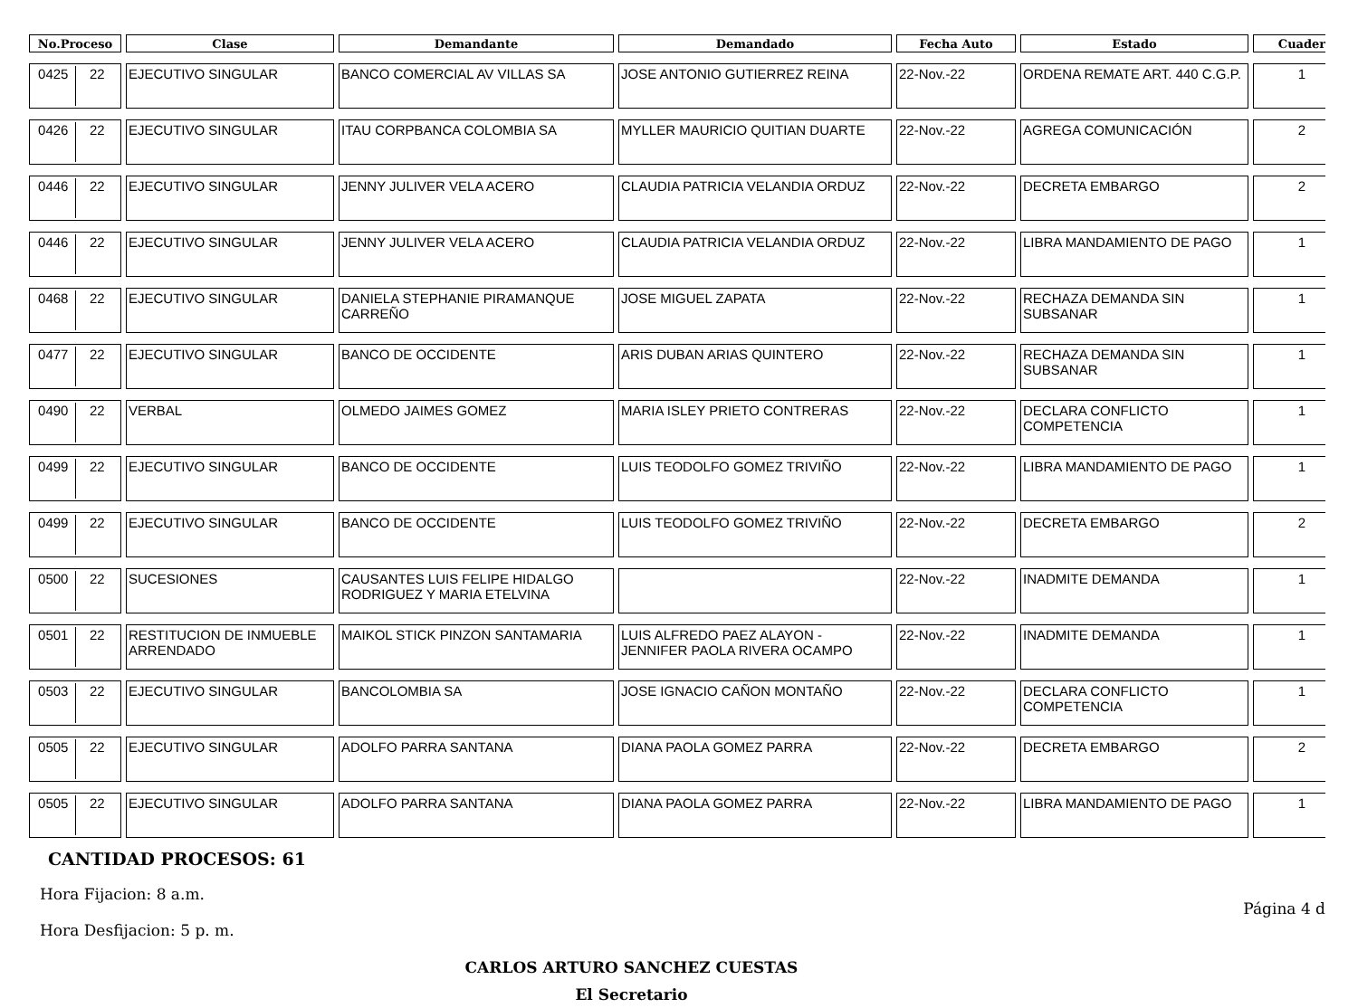| No.Proceso | Clase | Demandante | Demandado | Fecha Auto | Estado | Cuader |
| --- | --- | --- | --- | --- | --- | --- |
| 0425 22 | EJECUTIVO SINGULAR | BANCO COMERCIAL AV VILLAS SA | JOSE ANTONIO GUTIERREZ REINA | 22-Nov.-22 | ORDENA REMATE ART. 440 C.G.P. | 1 |
| 0426 22 | EJECUTIVO SINGULAR | ITAU CORPBANCA COLOMBIA SA | MYLLER MAURICIO QUITIAN DUARTE | 22-Nov.-22 | AGREGA COMUNICACIÓN | 2 |
| 0446 22 | EJECUTIVO SINGULAR | JENNY JULIVER VELA ACERO | CLAUDIA PATRICIA VELANDIA ORDUZ | 22-Nov.-22 | DECRETA EMBARGO | 2 |
| 0446 22 | EJECUTIVO SINGULAR | JENNY JULIVER VELA ACERO | CLAUDIA PATRICIA VELANDIA ORDUZ | 22-Nov.-22 | LIBRA MANDAMIENTO DE PAGO | 1 |
| 0468 22 | EJECUTIVO SINGULAR | DANIELA STEPHANIE PIRAMANQUE CARREÑO | JOSE MIGUEL ZAPATA | 22-Nov.-22 | RECHAZA DEMANDA SIN SUBSANAR | 1 |
| 0477 22 | EJECUTIVO SINGULAR | BANCO DE OCCIDENTE | ARIS DUBAN ARIAS QUINTERO | 22-Nov.-22 | RECHAZA DEMANDA SIN SUBSANAR | 1 |
| 0490 22 | VERBAL | OLMEDO JAIMES GOMEZ | MARIA ISLEY PRIETO CONTRERAS | 22-Nov.-22 | DECLARA CONFLICTO COMPETENCIA | 1 |
| 0499 22 | EJECUTIVO SINGULAR | BANCO DE OCCIDENTE | LUIS TEODOLFO GOMEZ TRIVIÑO | 22-Nov.-22 | LIBRA MANDAMIENTO DE PAGO | 1 |
| 0499 22 | EJECUTIVO SINGULAR | BANCO DE OCCIDENTE | LUIS TEODOLFO GOMEZ TRIVIÑO | 22-Nov.-22 | DECRETA EMBARGO | 2 |
| 0500 22 | SUCESIONES | CAUSANTES LUIS FELIPE HIDALGO RODRIGUEZ Y MARIA ETELVINA | | 22-Nov.-22 | INADMITE DEMANDA | 1 |
| 0501 22 | RESTITUCION DE INMUEBLE ARRENDADO | MAIKOL STICK PINZON SANTAMARIA | LUIS ALFREDO PAEZ ALAYON - JENNIFER PAOLA RIVERA OCAMPO | 22-Nov.-22 | INADMITE DEMANDA | 1 |
| 0503 22 | EJECUTIVO SINGULAR | BANCOLOMBIA SA | JOSE IGNACIO CAÑON MONTAÑO | 22-Nov.-22 | DECLARA CONFLICTO COMPETENCIA | 1 |
| 0505 22 | EJECUTIVO SINGULAR | ADOLFO PARRA SANTANA | DIANA PAOLA GOMEZ PARRA | 22-Nov.-22 | DECRETA EMBARGO | 2 |
| 0505 22 | EJECUTIVO SINGULAR | ADOLFO PARRA SANTANA | DIANA PAOLA GOMEZ PARRA | 22-Nov.-22 | LIBRA MANDAMIENTO DE PAGO | 1 |
CANTIDAD PROCESOS: 61
Hora Fijacion: 8 a.m. Página 4 d
Hora Desfijacion: 5 p. m.
CARLOS ARTURO SANCHEZ CUESTAS
El Secretario